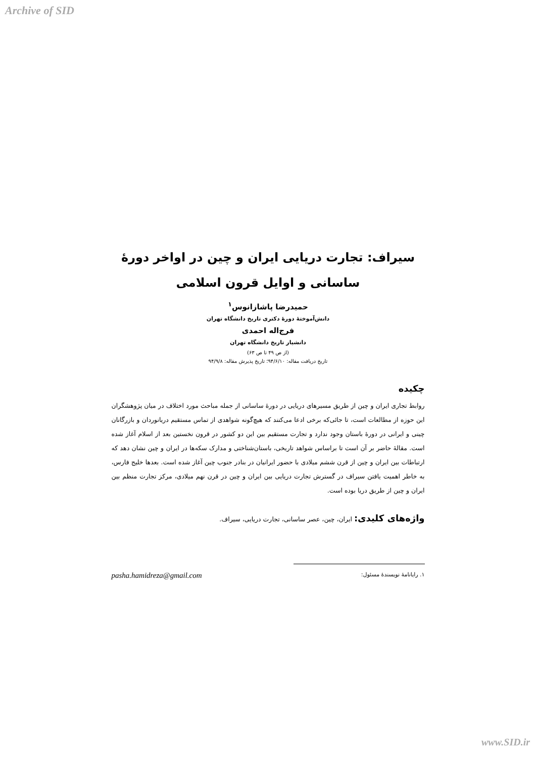Archive of SID
سیراف: تجارت دریایی ایران و چین در اواخر دورهٔ ساسانی و اوایل قرون اسلامی
حمیدرضا پاشازانوس<sup>۱</sup>
دانش‌آموختهٔ دورهٔ دکتری تاریخ دانشگاه تهران
فرج‌اله احمدی
دانشیار تاریخ دانشگاه تهران
(از ص ۴۹ تا ص ۶۳)
تاریخ دریافت مقاله: ۹۴/۶/۱۰؛ تاریخ پذیرش مقاله: ۹۴/۹/۸
چکیده
روابط تجاری ایران و چین از طریق مسیرهای دریایی در دورهٔ ساسانی از جمله مباحث مورد اختلاف در میان پژوهشگران این حوزه از مطالعات است، تا جائی‌که برخی ادعا می‌کنند که هیچ‌گونه شواهدی از تماس مستقیم دریانوردان و بازرگانان چینی و ایرانی در دورهٔ باستان وجود ندارد و تجارت مستقیم بین این دو کشور در قرون نخستین بعد از اسلام آغاز شده است. مقالهٔ حاضر بر آن است تا براساس شواهد تاریخی، باستان‌شناختی و مدارک سکه‌ها در ایران و چین نشان دهد که ارتباطات بین ایران و چین از قرن ششم میلادی با حضور ایرانیان در بنادر جنوب چین آغاز شده است. بعدها خلیج فارس، به خاطر اهمیت یافتن سیراف در گسترش تجارت دریایی بین ایران و چین در قرن نهم میلادی، مرکز تجارت منظم بین ایران و چین از طریق دریا بوده است.
واژه‌های کلیدی: ایران، چین، عصر ساسانی، تجارت دریایی، سیراف.
۱. رایانامهٔ نویسندهٔ مسئول: pasha.hamidreza@gmail.com
www.SID.ir